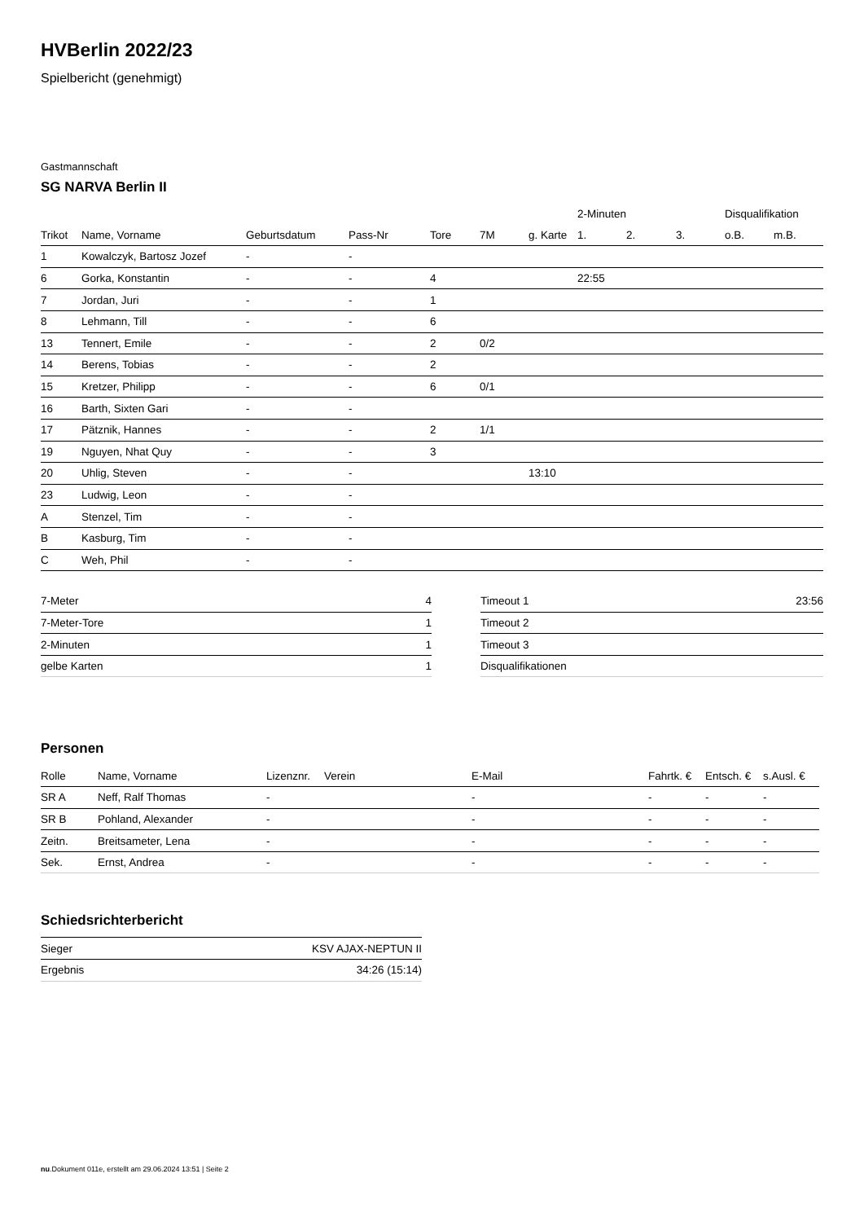HVBerlin 2022/23
Spielbericht (genehmigt)
Gastmannschaft
SG NARVA Berlin II
| | | | | | | | 2-Minuten | | | Disqualifikation | |
| --- | --- | --- | --- | --- | --- | --- | --- | --- | --- | --- | --- |
| Trikot | Name, Vorname | Geburtsdatum | Pass-Nr | Tore | 7M | g. Karte | 1. | 2. | 3. | o.B. | m.B. |
| 1 | Kowalczyk, Bartosz Jozef | - | - | | | | | | | | |
| 6 | Gorka, Konstantin | - | - | 4 | | | 22:55 | | | | |
| 7 | Jordan, Juri | - | - | 1 | | | | | | | |
| 8 | Lehmann, Till | - | - | 6 | | | | | | | |
| 13 | Tennert, Emile | - | - | 2 | 0/2 | | | | | | |
| 14 | Berens, Tobias | - | - | 2 | | | | | | | |
| 15 | Kretzer, Philipp | - | - | 6 | 0/1 | | | | | | |
| 16 | Barth, Sixten Gari | - | - | | | | | | | | |
| 17 | Pätznik, Hannes | - | - | 2 | 1/1 | | | | | | |
| 19 | Nguyen, Nhat Quy | - | - | 3 | | | | | | | |
| 20 | Uhlig, Steven | - | - | | | 13:10 | | | | | |
| 23 | Ludwig, Leon | - | - | | | | | | | | |
| A | Stenzel, Tim | - | - | | | | | | | | |
| B | Kasburg, Tim | - | - | | | | | | | | |
| C | Weh, Phil | - | - | | | | | | | | |
| 7-Meter | 4 |
| 7-Meter-Tore | 1 |
| 2-Minuten | 1 |
| gelbe Karten | 1 |
| Timeout 1 | 23:56 |
| Timeout 2 | |
| Timeout 3 | |
| Disqualifikationen | |
Personen
| Rolle | Name, Vorname | Lizenznr. | Verein | E-Mail | Fahrtk. € | Entsch. € | s.Ausl. € |
| --- | --- | --- | --- | --- | --- | --- | --- |
| SR A | Neff, Ralf Thomas | - | | - | - | - | - |
| SR B | Pohland, Alexander | - | | - | - | - | - |
| Zeitn. | Breitsameter, Lena | - | | - | - | - | - |
| Sek. | Ernst, Andrea | - | | - | - | - | - |
Schiedsrichterbericht
| Sieger | KSV AJAX-NEPTUN II |
| Ergebnis | 34:26 (15:14) |
nu.Dokument 011e, erstellt am 29.06.2024 13:51 | Seite 2